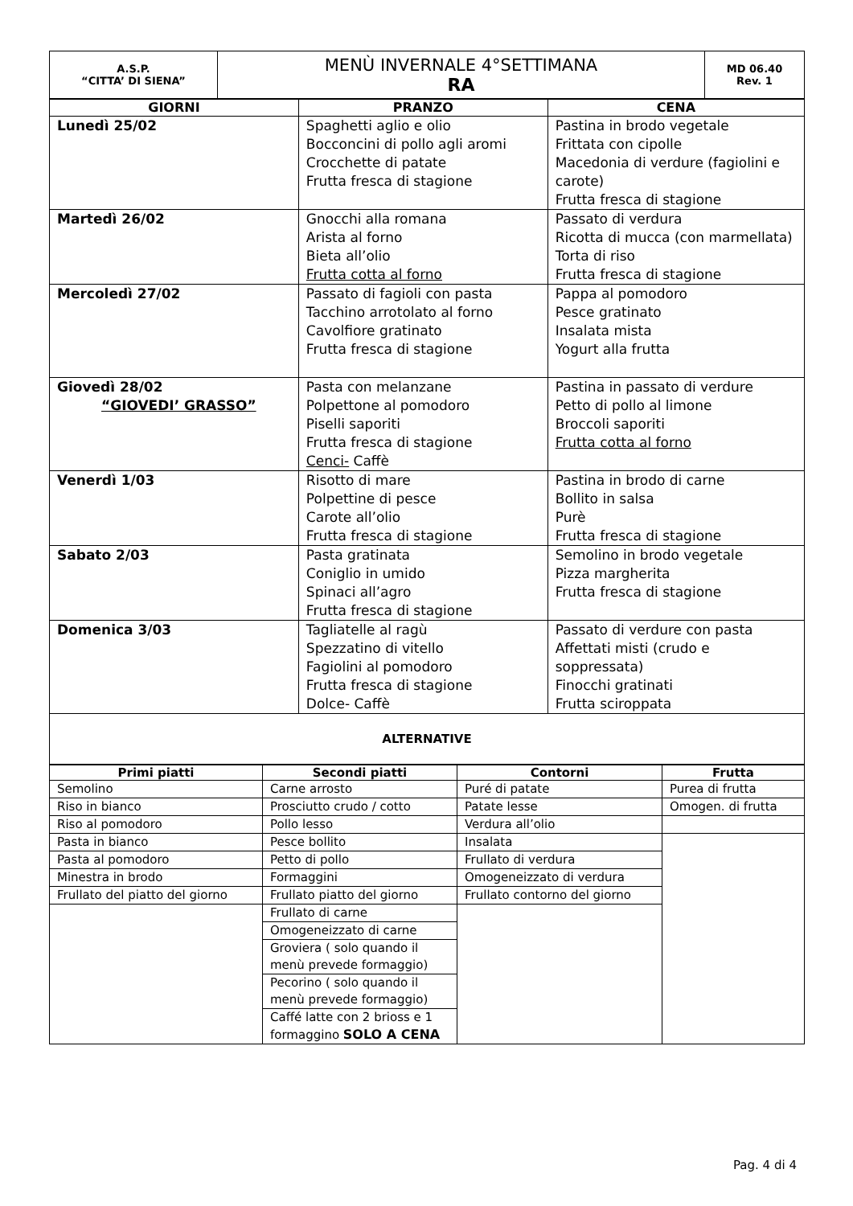| A.S.P. “CITTA’ DI SIENA” | MENÙ INVERNALE 4°SETTIMANA RA | MD 06.40 Rev. 1 |
| GIORNI | PRANZO | CENA |
| --- | --- | --- |
| Lunedì 25/02 | Spaghetti aglio e olio Bocconcini di pollo agli aromi Crocchette di patate Frutta fresca di stagione | Pastina in brodo vegetale Frittata con cipolle Macedonia di verdure (fagiolini e carote) Frutta fresca di stagione |
| Martedì 26/02 | Gnocchi alla romana Arista al forno Bieta all’olio Frutta cotta al forno | Passato di verdura Ricotta di mucca (con marmellata) Torta di riso Frutta fresca di stagione |
| Mercoledì 27/02 | Passato di fagioli con pasta Tacchino arrotolato al forno Cavolfiore gratinato Frutta fresca di stagione | Pappa al pomodoro Pesce gratinato Insalata mista Yogurt alla frutta |
| Giovedì 28/02 “GIOVEDI’ GRASSO” | Pasta con melanzane Polpettone al pomodoro Piselli saporiti Frutta fresca di stagione Cenci- Caffè | Pastina in passato di verdure Petto di pollo al limone Broccoli saporiti Frutta cotta al forno |
| Venerdì 1/03 | Risotto di mare Polpettine di pesce Carote all’olio Frutta fresca di stagione | Pastina in brodo di carne Bollito in salsa Purè Frutta fresca di stagione |
| Sabato 2/03 | Pasta gratinata Coniglio in umido Spinaci all’agro Frutta fresca di stagione | Semolino in brodo vegetale Pizza margherita Frutta fresca di stagione |
| Domenica 3/03 | Tagliatelle al ragù Spezzatino di vitello Fagiolini al pomodoro Frutta fresca di stagione Dolce- Caffè | Passato di verdure con pasta Affettati misti (crudo e soppressata) Finocchi gratinati Frutta sciroppata |
| ALTERNATIVE | | |
| Primi piatti | Secondi piatti | Contorni | Frutta |
| --- | --- | --- | --- |
| Semolino | Carne arrosto | Puré di patate | Purea di frutta |
| Riso in bianco | Prosciutto crudo / cotto | Patate lesse | Omogen. di frutta |
| Riso al pomodoro | Pollo lesso | Verdura all’olio | |
| Pasta in bianco | Pesce bollito | Insalata | |
| Pasta al pomodoro | Petto di pollo | Frullato di verdura | |
| Minestra in brodo | Formaggini | Omogeneizzato di verdura | |
| Frullato del piatto del giorno | Frullato piatto del giorno | Frullato contorno del giorno | |
| | Frullato di carne | | |
| | Omogeneizzato di carne | | |
| | Groviera ( solo quando il menù prevede formaggio) | | |
| | Pecorino ( solo quando il menù prevede formaggio) | | |
| | Caffé latte con 2 brioss e 1 formaggino SOLO A CENA | | |
Pag. 4 di 4